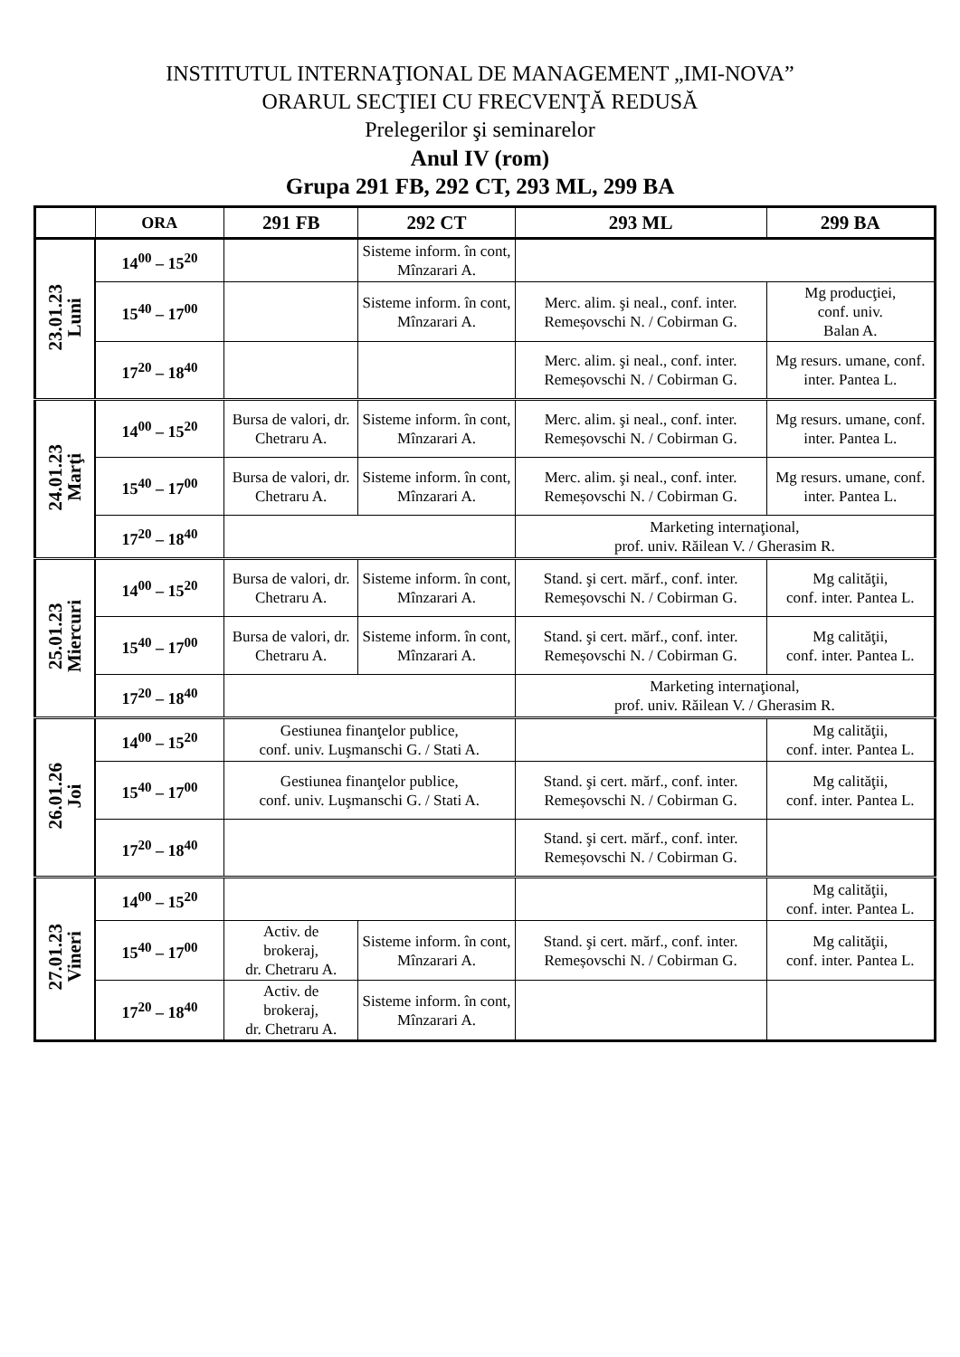INSTITUTUL INTERNAŢIONAL DE MANAGEMENT „IMI-NOVA”
ORARUL SECŢIEI CU FRECVENŢĂ REDUSĂ
Prelegerilor şi seminarelor
Anul IV (rom)
Grupa 291 FB, 292 CT, 293 ML, 299 BA
| | ORA | 291 FB | 292 CT | 293 ML | 299 BA |
| --- | --- | --- | --- | --- | --- |
| 23.01.23 Luni | 14<sup>00</sup> – 15<sup>20</sup> | | Sisteme inform. în cont, Mînzarari A. | | |
| | 15<sup>40</sup> – 17<sup>00</sup> | | Sisteme inform. în cont, Mînzarari A. | Merc. alim. şi neal., conf. inter. Remeșovschi N. / Cobirman G. | Mg producţiei, conf. univ. Balan A. |
| | 17<sup>20</sup> – 18<sup>40</sup> | | | Merc. alim. şi neal., conf. inter. Remeșovschi N. / Cobirman G. | Mg resurs. umane, conf. inter. Pantea L. |
| 24.01.23 Marţi | 14<sup>00</sup> – 15<sup>20</sup> | Bursa de valori, dr. Chetraru A. | Sisteme inform. în cont, Mînzarari A. | Merc. alim. şi neal., conf. inter. Remeșovschi N. / Cobirman G. | Mg resurs. umane, conf. inter. Pantea L. |
| | 15<sup>40</sup> – 17<sup>00</sup> | Bursa de valori, dr. Chetraru A. | Sisteme inform. în cont, Mînzarari A. | Merc. alim. şi neal., conf. inter. Remeșovschi N. / Cobirman G. | Mg resurs. umane, conf. inter. Pantea L. |
| | 17<sup>20</sup> – 18<sup>40</sup> | | | Marketing internaţional, prof. univ. Răilean V. / Gherasim R. | |
| 25.01.23 Miercuri | 14<sup>00</sup> – 15<sup>20</sup> | Bursa de valori, dr. Chetraru A. | Sisteme inform. în cont, Mînzarari A. | Stand. şi cert. mărf., conf. inter. Remeșovschi N. / Cobirman G. | Mg calităţii, conf. inter. Pantea L. |
| | 15<sup>40</sup> – 17<sup>00</sup> | Bursa de valori, dr. Chetraru A. | Sisteme inform. în cont, Mînzarari A. | Stand. şi cert. mărf., conf. inter. Remeșovschi N. / Cobirman G. | Mg calităţii, conf. inter. Pantea L. |
| | 17<sup>20</sup> – 18<sup>40</sup> | | | Marketing internaţional, prof. univ. Răilean V. / Gherasim R. | |
| 26.01.26 Joi | 14<sup>00</sup> – 15<sup>20</sup> | Gestiunea finanţelor publice, conf. univ. Luşmanschi G. / Stati A. | | | Mg calităţii, conf. inter. Pantea L. |
| | 15<sup>40</sup> – 17<sup>00</sup> | Gestiunea finanţelor publice, conf. univ. Luşmanschi G. / Stati A. | | Stand. şi cert. mărf., conf. inter. Remeșovschi N. / Cobirman G. | Mg calităţii, conf. inter. Pantea L. |
| | 17<sup>20</sup> – 18<sup>40</sup> | | | Stand. şi cert. mărf., conf. inter. Remeșovschi N. / Cobirman G. | |
| 27.01.23 Vineri | 14<sup>00</sup> – 15<sup>20</sup> | | | | Mg calităţii, conf. inter. Pantea L. |
| | 15<sup>40</sup> – 17<sup>00</sup> | Activ. de brokeraj, dr. Chetraru A. | Sisteme inform. în cont, Mînzarari A. | Stand. şi cert. mărf., conf. inter. Remeșovschi N. / Cobirman G. | Mg calităţii, conf. inter. Pantea L. |
| | 17<sup>20</sup> – 18<sup>40</sup> | Activ. de brokeraj, dr. Chetraru A. | Sisteme inform. în cont, Mînzarari A. | | |